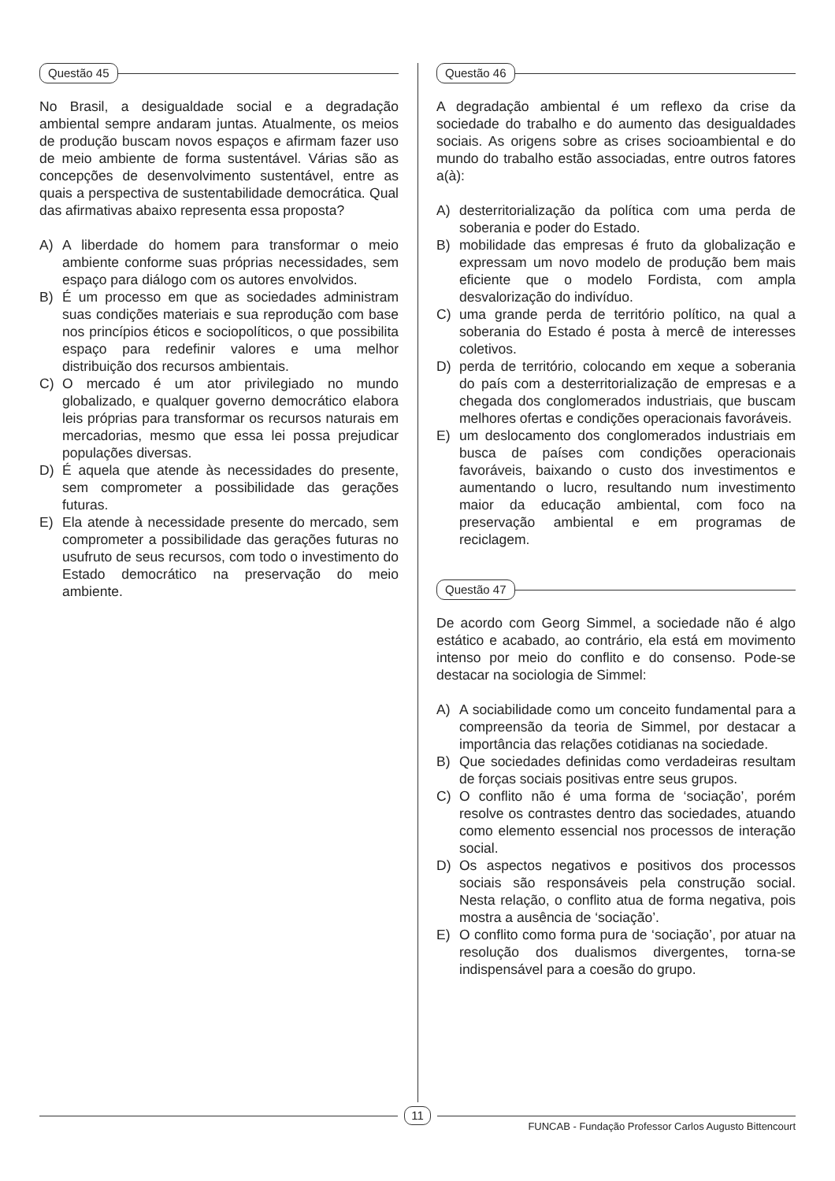Questão 45
No Brasil, a desigualdade social e a degradação ambiental sempre andaram juntas. Atualmente, os meios de produção buscam novos espaços e afirmam fazer uso de meio ambiente de forma sustentável. Várias são as concepções de desenvolvimento sustentável, entre as quais a perspectiva de sustentabilidade democrática. Qual das afirmativas abaixo representa essa proposta?
A) A liberdade do homem para transformar o meio ambiente conforme suas próprias necessidades, sem espaço para diálogo com os autores envolvidos.
B) É um processo em que as sociedades administram suas condições materiais e sua reprodução com base nos princípios éticos e sociopolíticos, o que possibilita espaço para redefinir valores e uma melhor distribuição dos recursos ambientais.
C) O mercado é um ator privilegiado no mundo globalizado, e qualquer governo democrático elabora leis próprias para transformar os recursos naturais em mercadorias, mesmo que essa lei possa prejudicar populações diversas.
D) É aquela que atende às necessidades do presente, sem comprometer a possibilidade das gerações futuras.
E) Ela atende à necessidade presente do mercado, sem comprometer a possibilidade das gerações futuras no usufruto de seus recursos, com todo o investimento do Estado democrático na preservação do meio ambiente.
Questão 46
A degradação ambiental é um reflexo da crise da sociedade do trabalho e do aumento das desigualdades sociais. As origens sobre as crises socioambiental e do mundo do trabalho estão associadas, entre outros fatores a(à):
A) desterritorialização da política com uma perda de soberania e poder do Estado.
B) mobilidade das empresas é fruto da globalização e expressam um novo modelo de produção bem mais eficiente que o modelo Fordista, com ampla desvalorização do indivíduo.
C) uma grande perda de território político, na qual a soberania do Estado é posta à mercê de interesses coletivos.
D) perda de território, colocando em xeque a soberania do país com a desterritorialização de empresas e a chegada dos conglomerados industriais, que buscam melhores ofertas e condições operacionais favoráveis.
E) um deslocamento dos conglomerados industriais em busca de países com condições operacionais favoráveis, baixando o custo dos investimentos e aumentando o lucro, resultando num investimento maior da educação ambiental, com foco na preservação ambiental e em programas de reciclagem.
Questão 47
De acordo com Georg Simmel, a sociedade não é algo estático e acabado, ao contrário, ela está em movimento intenso por meio do conflito e do consenso. Pode-se destacar na sociologia de Simmel:
A) A sociabilidade como um conceito fundamental para a compreensão da teoria de Simmel, por destacar a importância das relações cotidianas na sociedade.
B) Que sociedades definidas como verdadeiras resultam de forças sociais positivas entre seus grupos.
C) O conflito não é uma forma de ‘sociação’, porém resolve os contrastes dentro das sociedades, atuando como elemento essencial nos processos de interação social.
D) Os aspectos negativos e positivos dos processos sociais são responsáveis pela construção social. Nesta relação, o conflito atua de forma negativa, pois mostra a ausência de ‘sociação’.
E) O conflito como forma pura de ‘sociação’, por atuar na resolução dos dualismos divergentes, torna-se indispensável para a coesão do grupo.
11
FUNCAB - Fundação Professor Carlos Augusto Bittencourt